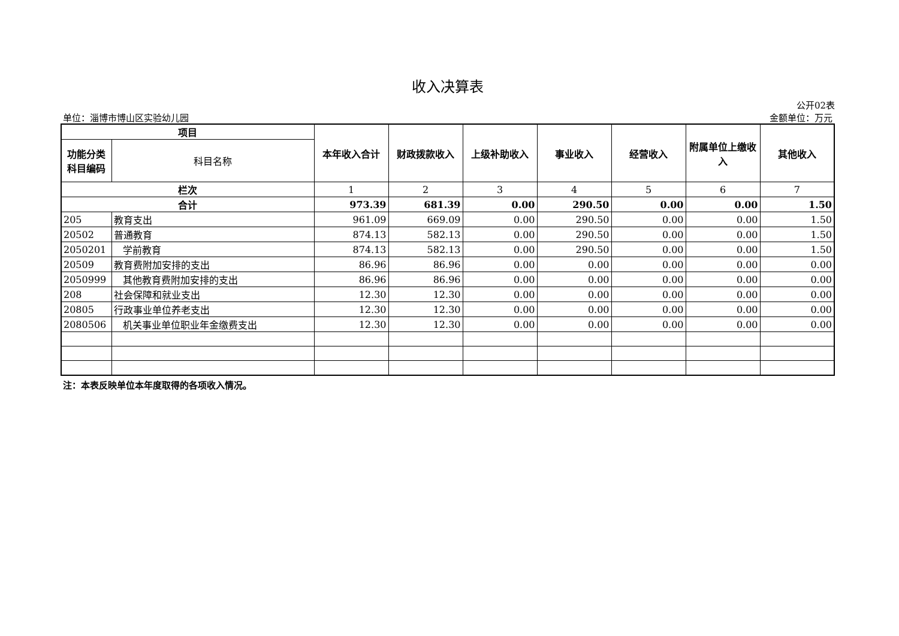收入决算表
公开02表
单位：淄博市博山区实验幼儿园 金额单位：万元
| 项目 | | 本年收入合计 | 财政拨款收入 | 上级补助收入 | 事业收入 | 经营收入 | 附属单位上缴收入 | 其他收入 |
| --- | --- | --- | --- | --- | --- | --- | --- | --- |
| 功能分类科目编码 | 科目名称 | | | | | | | |
| 栏次 | | 1 | 2 | 3 | 4 | 5 | 6 | 7 |
| 合计 | | 973.39 | 681.39 | 0.00 | 290.50 | 0.00 | 0.00 | 1.50 |
| 205 | 教育支出 | 961.09 | 669.09 | 0.00 | 290.50 | 0.00 | 0.00 | 1.50 |
| 20502 | 普通教育 | 874.13 | 582.13 | 0.00 | 290.50 | 0.00 | 0.00 | 1.50 |
| 2050201 | 学前教育 | 874.13 | 582.13 | 0.00 | 290.50 | 0.00 | 0.00 | 1.50 |
| 20509 | 教育费附加安排的支出 | 86.96 | 86.96 | 0.00 | 0.00 | 0.00 | 0.00 | 0.00 |
| 2050999 | 其他教育费附加安排的支出 | 86.96 | 86.96 | 0.00 | 0.00 | 0.00 | 0.00 | 0.00 |
| 208 | 社会保障和就业支出 | 12.30 | 12.30 | 0.00 | 0.00 | 0.00 | 0.00 | 0.00 |
| 20805 | 行政事业单位养老支出 | 12.30 | 12.30 | 0.00 | 0.00 | 0.00 | 0.00 | 0.00 |
| 2080506 | 机关事业单位职业年金缴费支出 | 12.30 | 12.30 | 0.00 | 0.00 | 0.00 | 0.00 | 0.00 |
注：本表反映单位本年度取得的各项收入情况。